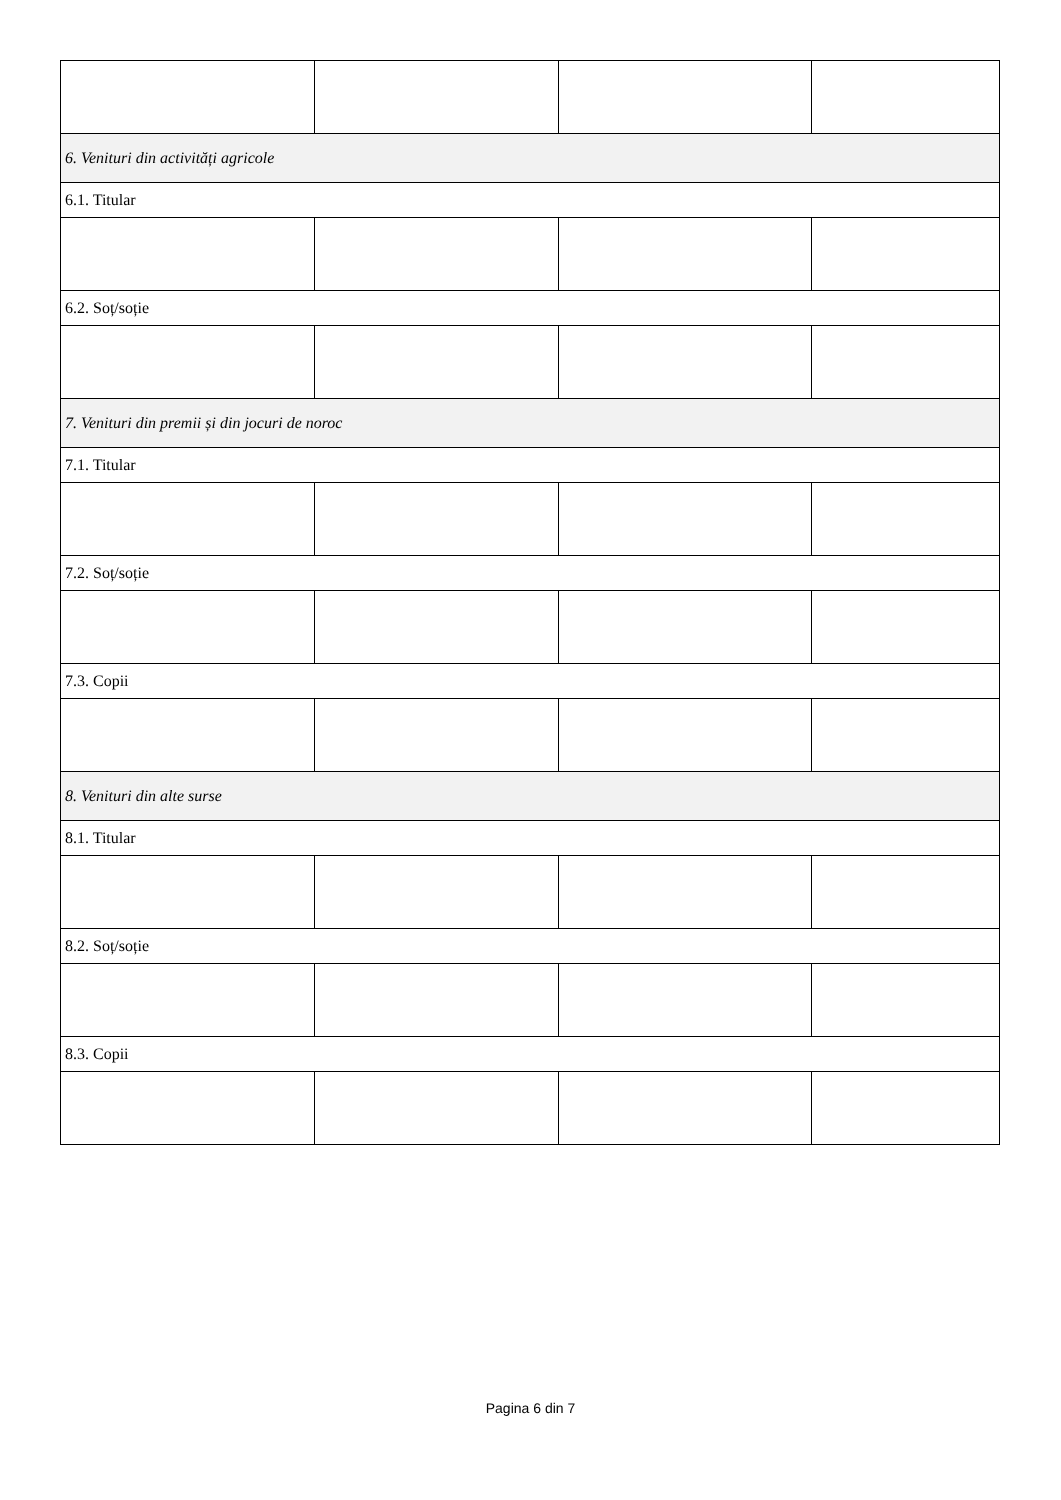| 6. Venituri din activități agricole | | | |
| 6.1. Titular | | | |
| 6.2. Soț/soție | | | |
| 7. Venituri din premii și din jocuri de noroc | | | |
| 7.1. Titular | | | |
| 7.2. Soț/soție | | | |
| 7.3. Copii | | | |
| 8. Venituri din alte surse | | | |
| 8.1. Titular | | | |
| 8.2. Soț/soție | | | |
| 8.3. Copii | | | |
Pagina 6 din 7